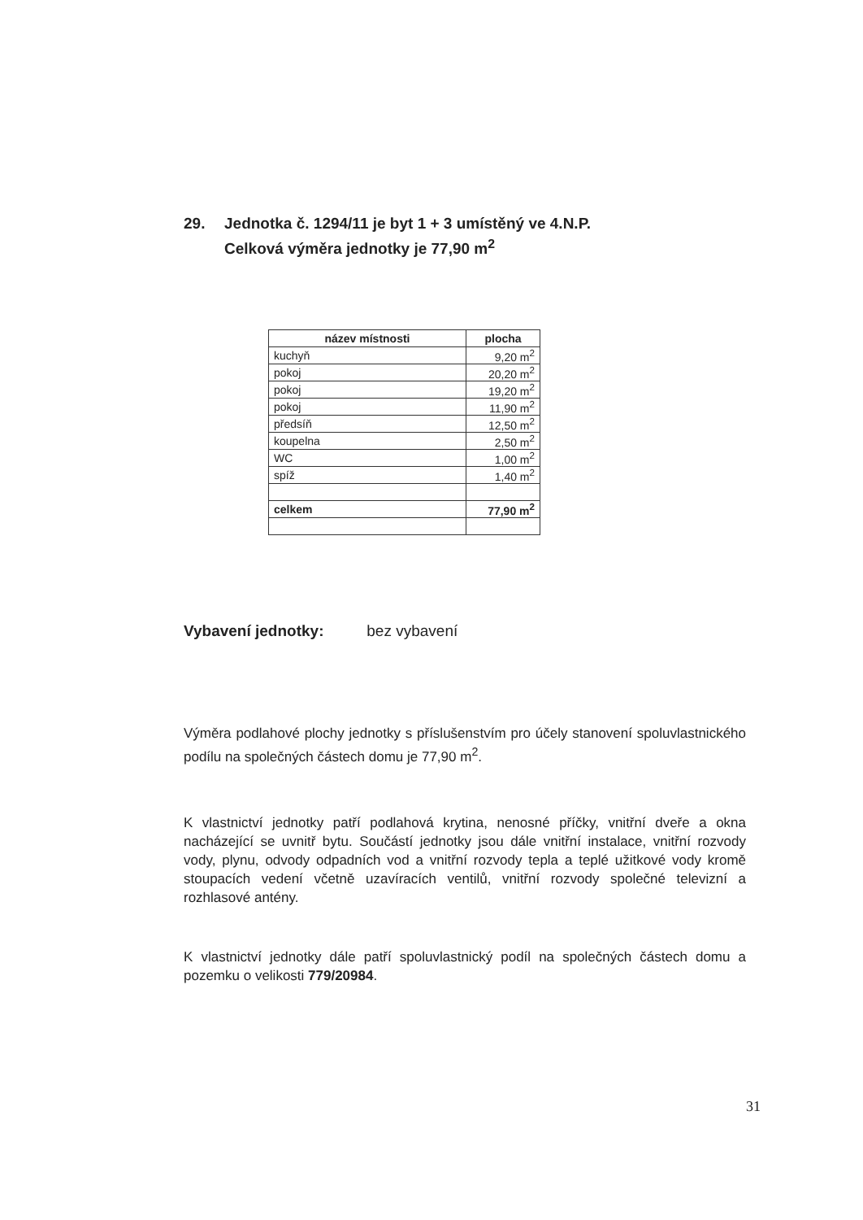29. Jednotka č. 1294/11 je byt 1 + 3 umístěný ve 4.N.P.
Celková výměra jednotky je 77,90 m<sup>2</sup>
| název místnosti | plocha |
| --- | --- |
| kuchyň | 9,20 m<sup>2</sup> |
| pokoj | 20,20 m<sup>2</sup> |
| pokoj | 19,20 m<sup>2</sup> |
| pokoj | 11,90 m<sup>2</sup> |
| předsíň | 12,50 m<sup>2</sup> |
| koupelna | 2,50 m<sup>2</sup> |
| WC | 1,00 m<sup>2</sup> |
| spíž | 1,40 m<sup>2</sup> |
| celkem | 77,90 m<sup>2</sup> |
Vybavení jednotky: bez vybavení
Výměra podlahové plochy jednotky s příslušenstvím pro účely stanovení spoluvlastnického podílu na společných částech domu je 77,90 m<sup>2</sup>.
K vlastnictví jednotky patří podlahová krytina, nenosné příčky, vnitřní dveře a okna nacházející se uvnitř bytu. Součástí jednotky jsou dále vnitřní instalace, vnitřní rozvody vody, plynu, odvody odpadních vod a vnitřní rozvody tepla a teplé užitkové vody kromě stoupacích vedení včetně uzavíracích ventilů, vnitřní rozvody společné televizní a rozhlasové antény.
K vlastnictví jednotky dále patří spoluvlastnický podíl na společných částech domu a pozemku o velikosti 779/20984.
31